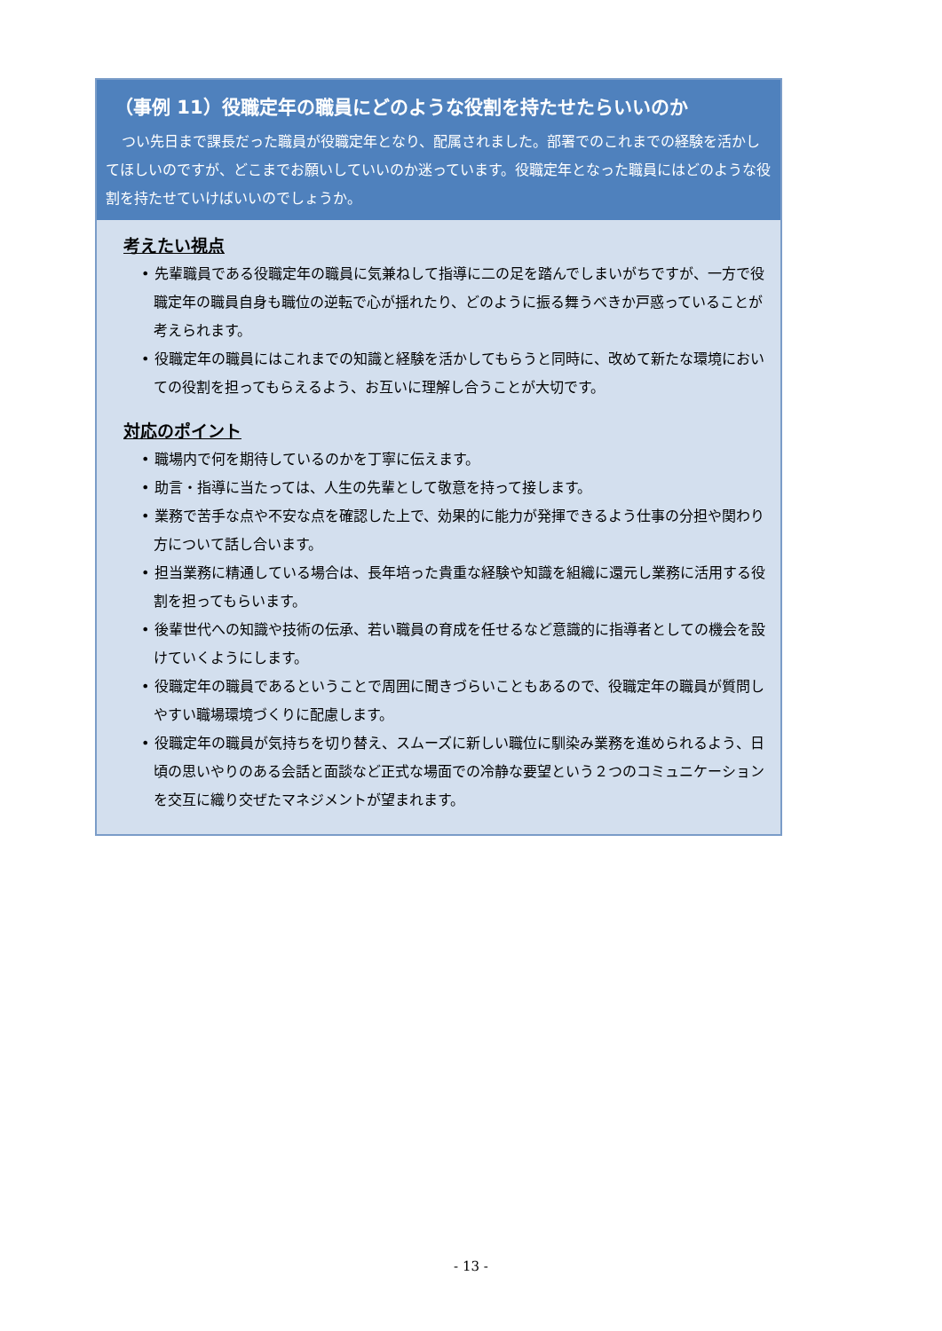（事例 11）役職定年の職員にどのような役割を持たせたらいいのか
つい先日まで課長だった職員が役職定年となり、配属されました。部署でのこれまでの経験を活かしてほしいのですが、どこまでお願いしていいのか迷っています。役職定年となった職員にはどのような役割を持たせていけばいいのでしょうか。
考えたい視点
• 先輩職員である役職定年の職員に気兼ねして指導に二の足を踏んでしまいがちですが、一方で役職定年の職員自身も職位の逆転で心が揺れたり、どのように振る舞うべきか戸惑っていることが考えられます。
• 役職定年の職員にはこれまでの知識と経験を活かしてもらうと同時に、改めて新たな環境においての役割を担ってもらえるよう、お互いに理解し合うことが大切です。
対応のポイント
• 職場内で何を期待しているのかを丁寧に伝えます。
• 助言・指導に当たっては、人生の先輩として敬意を持って接します。
• 業務で苦手な点や不安な点を確認した上で、効果的に能力が発揮できるよう仕事の分担や関わり方について話し合います。
• 担当業務に精通している場合は、長年培った貴重な経験や知識を組織に還元し業務に活用する役割を担ってもらいます。
• 後輩世代への知識や技術の伝承、若い職員の育成を任せるなど意識的に指導者としての機会を設けていくようにします。
• 役職定年の職員であるということで周囲に聞きづらいこともあるので、役職定年の職員が質問しやすい職場環境づくりに配慮します。
• 役職定年の職員が気持ちを切り替え、スムーズに新しい職位に馴染み業務を進められるよう、日頃の思いやりのある会話と面談など正式な場面での冷静な要望という２つのコミュニケーションを交互に織り交ぜたマネジメントが望まれます。
- 13 -